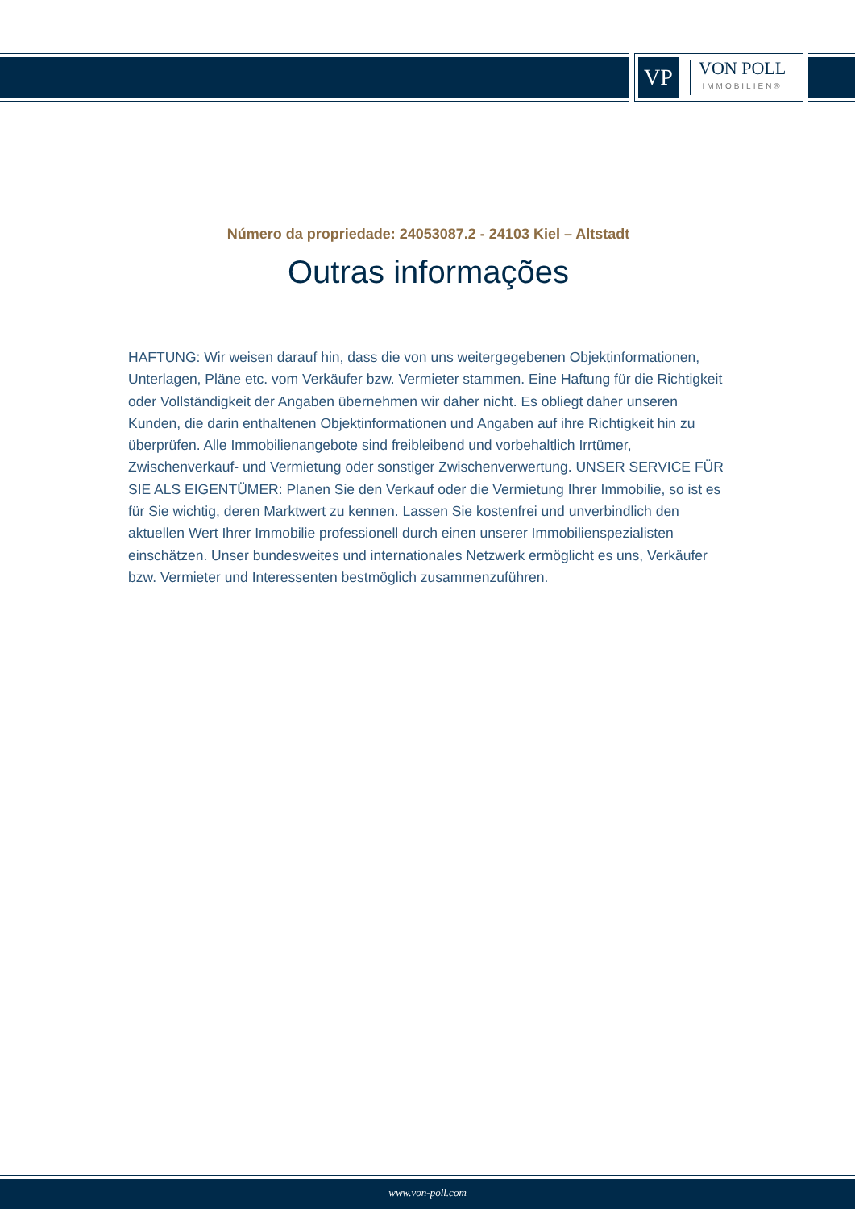VP
VON POLL
IMMOBILIEN®
Número da propriedade: 24053087.2 - 24103 Kiel – Altstadt
Outras informações
HAFTUNG: Wir weisen darauf hin, dass die von uns weitergegebenen Objektinformationen, Unterlagen, Pläne etc. vom Verkäufer bzw. Vermieter stammen. Eine Haftung für die Richtigkeit oder Vollständigkeit der Angaben übernehmen wir daher nicht. Es obliegt daher unseren Kunden, die darin enthaltenen Objektinformationen und Angaben auf ihre Richtigkeit hin zu überprüfen. Alle Immobilienangebote sind freibleibend und vorbehaltlich Irrtümer, Zwischenverkauf- und Vermietung oder sonstiger Zwischenverwertung. UNSER SERVICE FÜR SIE ALS EIGENTÜMER: Planen Sie den Verkauf oder die Vermietung Ihrer Immobilie, so ist es für Sie wichtig, deren Marktwert zu kennen. Lassen Sie kostenfrei und unverbindlich den aktuellen Wert Ihrer Immobilie professionell durch einen unserer Immobilienspezialisten einschätzen. Unser bundesweites und internationales Netzwerk ermöglicht es uns, Verkäufer bzw. Vermieter und Interessenten bestmöglich zusammenzuführen.
www.von-poll.com